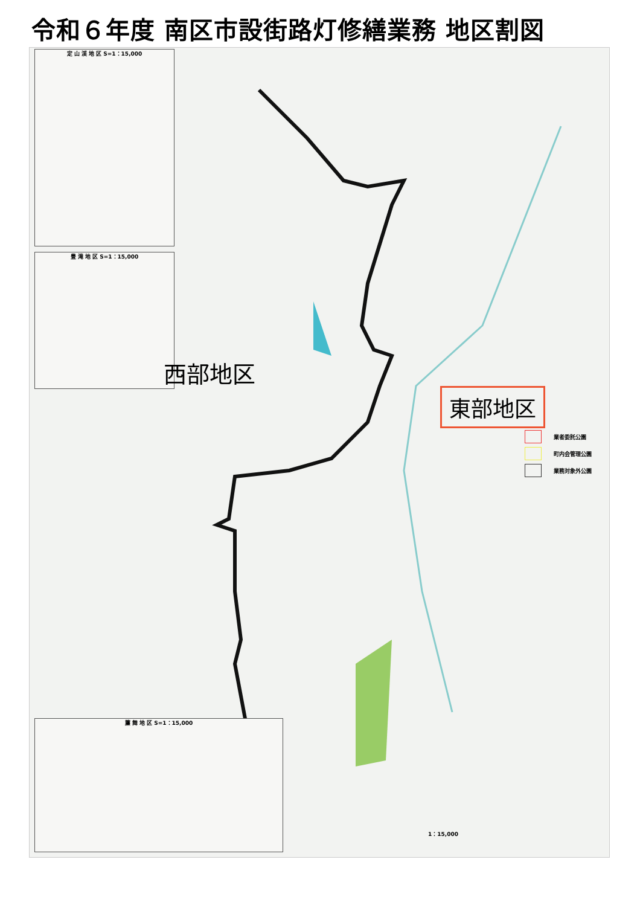令和６年度 南区市設街路灯修繕業務 地区割図
定 山 渓 地 区 S=1：15,000
豊 滝 地 区 S=1：15,000
簾 舞 地 区 S=1：15,000
西部地区
東部地区
業者委託公園
町内会管理公園
業務対象外公園
1：15,000